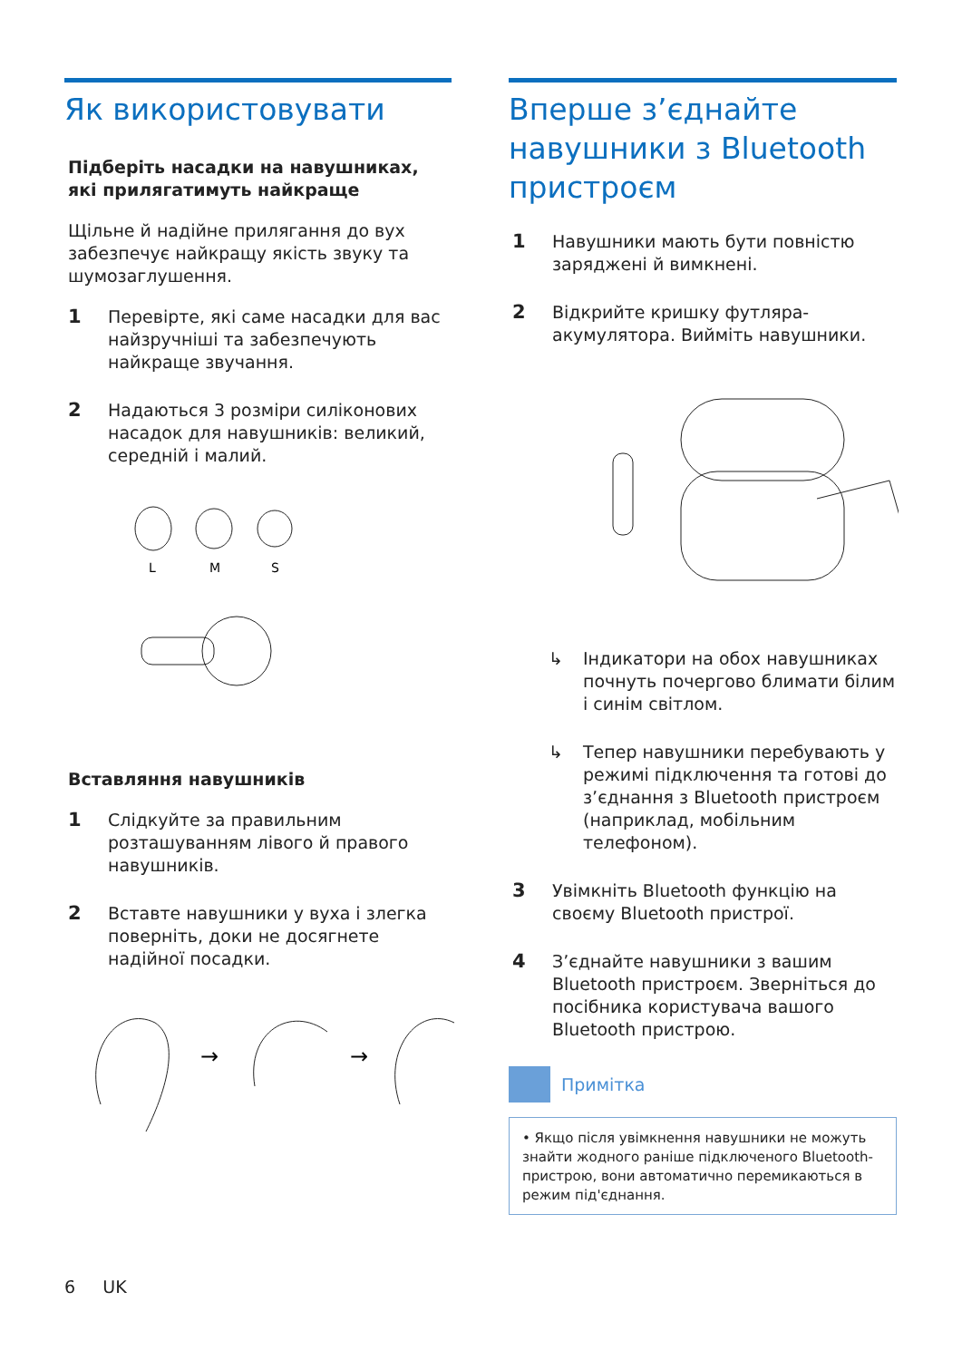Як використовувати
Підберіть насадки на навушниках, які прилягатимуть найкраще
Щільне й надійне прилягання до вух забезпечує найкращу якість звуку та шумозаглушення.
1 Перевірте, які саме насадки для вас найзручніші та забезпечують найкраще звучання.
2 Надаються 3 розміри силіконових насадок для навушників: великий, середній і малий.
L
M
S
Вставляння навушників
1 Слідкуйте за правильним розташуванням лівого й правого навушників.
2 Вставте навушники у вуха і злегка поверніть, доки не досягнете надійної посадки.
→
→
Вперше з’єднайте навушники з Bluetooth пристроєм
1 Навушники мають бути повністю заряджені й вимкнені.
2 Відкрийте кришку футляра-акумулятора. Вийміть навушники.
↳ Індикатори на обох навушниках почнуть почергово блимати білим і синім світлом.
↳ Тепер навушники перебувають у режимі підключення та готові до з’єднання з Bluetooth пристроєм (наприклад, мобільним телефоном).
3 Увімкніть Bluetooth функцію на своєму Bluetooth пристрої.
4 З’єднайте навушники з вашим Bluetooth пристроєм. Зверніться до посібника користувача вашого Bluetooth пристрою.
Примітка
• Якщо після увімкнення навушники не можуть знайти жодного раніше підключеного Bluetooth-пристрою, вони автоматично перемикаються в режим під'єднання.
6 UK